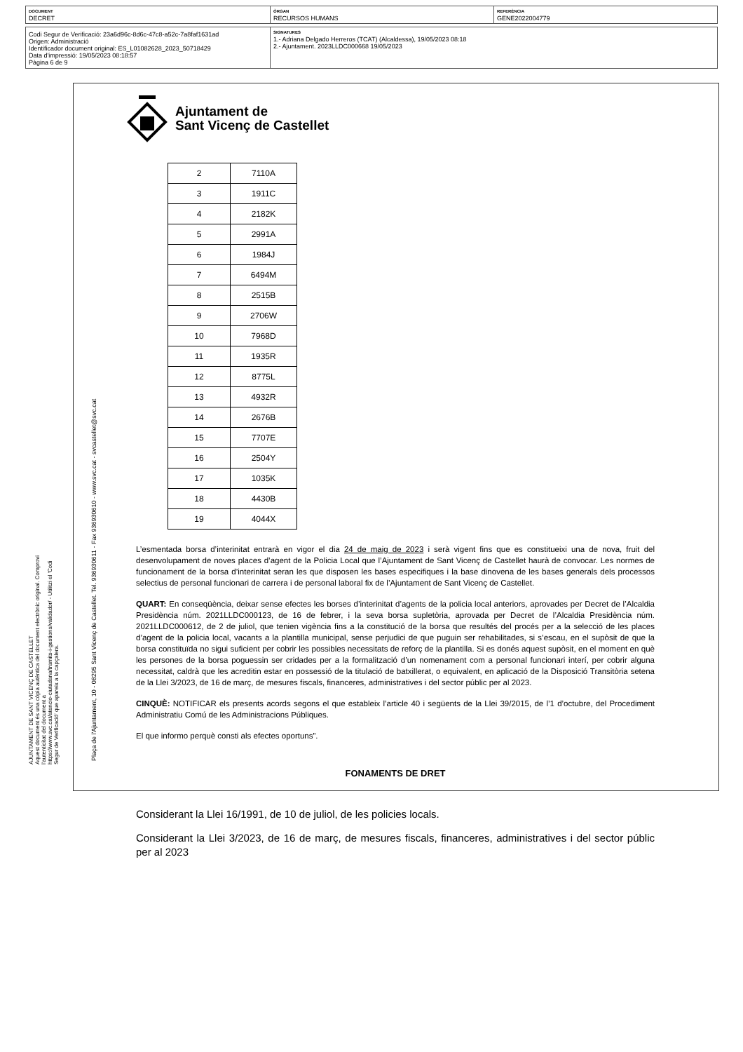DOCUMENT
DECRET
ÒRGAN
RECURSOS HUMANS
REFERÈNCIA
GENE2022004779
Codi Segur de Verificació: 23a6d96c-8d6c-47c8-a52c-7a8faf1631ad
Origen: Administració
Identificador document original: ES_L01082628_2023_50718429
Data d'impressió: 19/05/2023 08:18:57
Pàgina 6 de 9
SIGNATURES
1.- Adriana Delgado Herreros (TCAT) (Alcaldessa), 19/05/2023 08:18
2.- Ajuntament. 2023LLDC000668 19/05/2023
AJUNTAMENT DE SANT VICENÇ DE CASTELLET
Aquest document és una còpia autèntica del document electrònic original. Comprovi l'autenticitat del document a
https://www.svc.cat/atencio-ciutadana/tramits-i-gestions/validador/ - Utilitzi el 'Codi Segur de Verificació' que apareix a la capçalera.
Plaça de l'Ajuntament, 10 - 08295 Sant Vicenç de Castellet. Tel. 936930611 - Fax 936930610 - www.svc.cat - svcastellet@svc.cat
Ajuntament de
Sant Vicenç de Castellet
| 2 | 7110A |
| 3 | 1911C |
| 4 | 2182K |
| 5 | 2991A |
| 6 | 1984J |
| 7 | 6494M |
| 8 | 2515B |
| 9 | 2706W |
| 10 | 7968D |
| 11 | 1935R |
| 12 | 8775L |
| 13 | 4932R |
| 14 | 2676B |
| 15 | 7707E |
| 16 | 2504Y |
| 17 | 1035K |
| 18 | 4430B |
| 19 | 4044X |
L’esmentada borsa d’interinitat entrarà en vigor el dia 24 de maig de 2023 i serà vigent fins que es constitueixi una de nova, fruit del desenvolupament de noves places d’agent de la Policia Local que l’Ajuntament de Sant Vicenç de Castellet haurà de convocar. Les normes de funcionament de la borsa d’interinitat seran les que disposen les bases especifiques i la base dinovena de les bases generals dels processos selectius de personal funcionari de carrera i de personal laboral fix de l’Ajuntament de Sant Vicenç de Castellet.
QUART: En conseqüència, deixar sense efectes les borses d’interinitat d’agents de la policia local anteriors, aprovades per Decret de l’Alcaldia Presidència núm. 2021LLDC000123, de 16 de febrer, i la seva borsa supletòria, aprovada per Decret de l’Alcaldia Presidència núm. 2021LLDC000612, de 2 de juliol, que tenien vigència fins a la constitució de la borsa que resultés del procés per a la selecció de les places d’agent de la policia local, vacants a la plantilla municipal, sense perjudici de que puguin ser rehabilitades, si s’escau, en el supòsit de que la borsa constituïda no sigui suficient per cobrir les possibles necessitats de reforç de la plantilla. Si es donés aquest supòsit, en el moment en què les persones de la borsa poguessin ser cridades per a la formalització d’un nomenament com a personal funcionari interí, per cobrir alguna necessitat, caldrà que les acreditin estar en possessió de la titulació de batxillerat, o equivalent, en aplicació de la Disposició Transitòria setena de la Llei 3/2023, de 16 de març, de mesures fiscals, financeres, administratives i del sector públic per al 2023.
CINQUÈ: NOTIFICAR els presents acords segons el que estableix l’article 40 i següents de la Llei 39/2015, de l’1 d’octubre, del Procediment Administratiu Comú de les Administracions Públiques.
El que informo perquè consti als efectes oportuns”.
FONAMENTS DE DRET
Considerant la Llei 16/1991, de 10 de juliol, de les policies locals.
Considerant la Llei 3/2023, de 16 de març, de mesures fiscals, financeres, administratives i del sector públic per al 2023